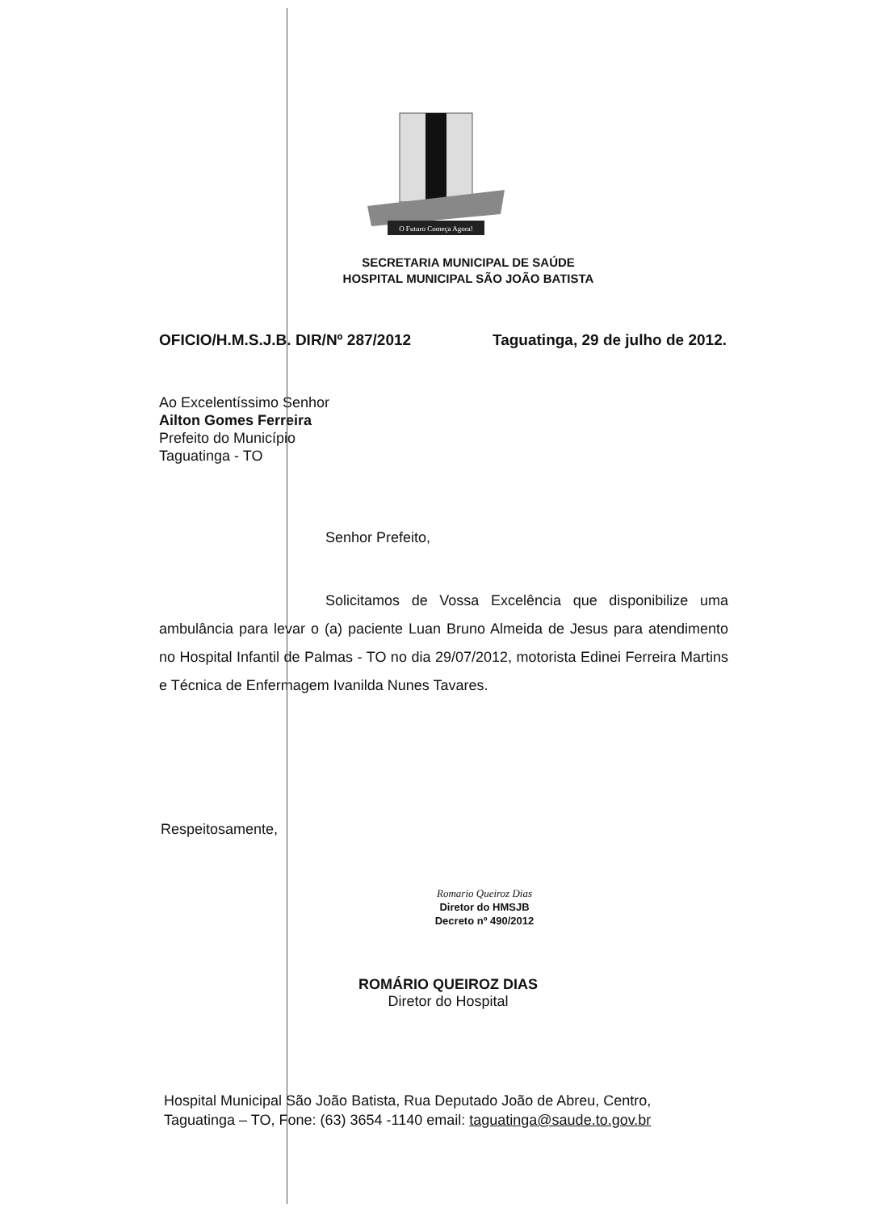O Futuro Começa Agora!
SECRETARIA MUNICIPAL DE SAÚDE
HOSPITAL MUNICIPAL SÃO JOÃO BATISTA
OFICIO/H.M.S.J.B. DIR/Nº 287/2012 Taguatinga, 29 de julho de 2012.
Ao Excelentíssimo Senhor
Ailton Gomes Ferreira
Prefeito do Município
Taguatinga - TO
Senhor Prefeito,
Solicitamos de Vossa Excelência que disponibilize uma ambulância para levar o (a) paciente Luan Bruno Almeida de Jesus para atendimento no Hospital Infantil de Palmas - TO no dia 29/07/2012, motorista Edinei Ferreira Martins e Técnica de Enfermagem Ivanilda Nunes Tavares.
Respeitosamente,
Romario Queiroz Dias
Diretor do HMSJB
Decreto nº 490/2012
ROMÁRIO QUEIROZ DIAS
Diretor do Hospital
Hospital Municipal São João Batista, Rua Deputado João de Abreu, Centro,
Taguatinga – TO, Fone: (63) 3654 -1140 email: taguatinga@saude.to.gov.br